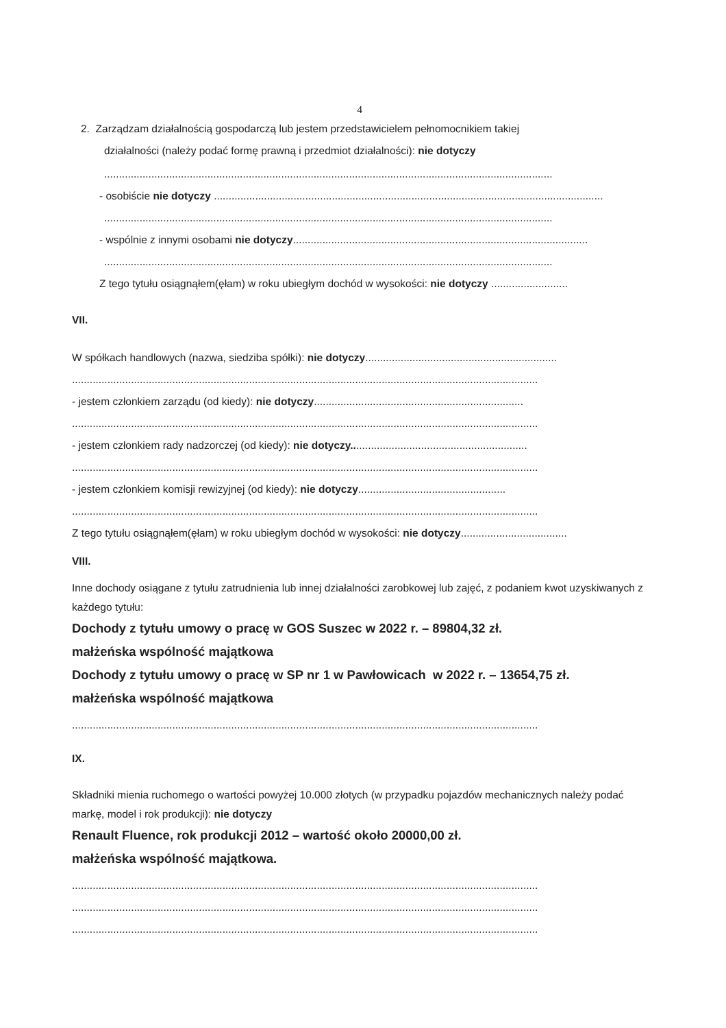4
2. Zarządzam działalnością gospodarczą lub jestem przedstawicielem pełnomocnikiem takiej
działalności (należy podać formę prawną i przedmiot działalności): nie dotyczy
........................................................................................................................................................
- osobiście nie dotyczy ....................................................................................................................................
........................................................................................................................................................
- wspólnie z innymi osobami nie dotyczy....................................................................................................
........................................................................................................................................................
Z tego tytułu osiągnąłem(ęłam) w roku ubiegłym dochód w wysokości: nie dotyczy ..........................
VII.
W spółkach handlowych (nazwa, siedziba spółki): nie dotyczy.................................................................
..............................................................................................................................................................
- jestem członkiem zarządu (od kiedy): nie dotyczy.......................................................................
..............................................................................................................................................................
- jestem członkiem rady nadzorczej (od kiedy): nie dotyczy............................................................
..............................................................................................................................................................
- jestem członkiem komisji rewizyjnej (od kiedy): nie dotyczy..................................................
..............................................................................................................................................................
Z tego tytułu osiągnąłem(ęłam) w roku ubiegłym dochód w wysokości: nie dotyczy....................................
VIII.
Inne dochody osiągane z tytułu zatrudnienia lub innej działalności zarobkowej lub zajęć, z podaniem kwot uzyskiwanych z każdego tytułu:
Dochody z tytułu umowy o pracę w GOS Suszec w 2022 r. – 89804,32 zł.
małżeńska wspólność majątkowa
Dochody z tytułu umowy o pracę w SP nr 1 w Pawłowicach w 2022 r. – 13654,75 zł.
małżeńska wspólność majątkowa
..............................................................................................................................................................
IX.
Składniki mienia ruchomego o wartości powyżej 10.000 złotych (w przypadku pojazdów mechanicznych należy podać markę, model i rok produkcji): nie dotyczy
Renault Fluence, rok produkcji 2012 – wartość około 20000,00 zł.
małżeńska wspólność majątkowa.
..............................................................................................................................................................
..............................................................................................................................................................
..............................................................................................................................................................